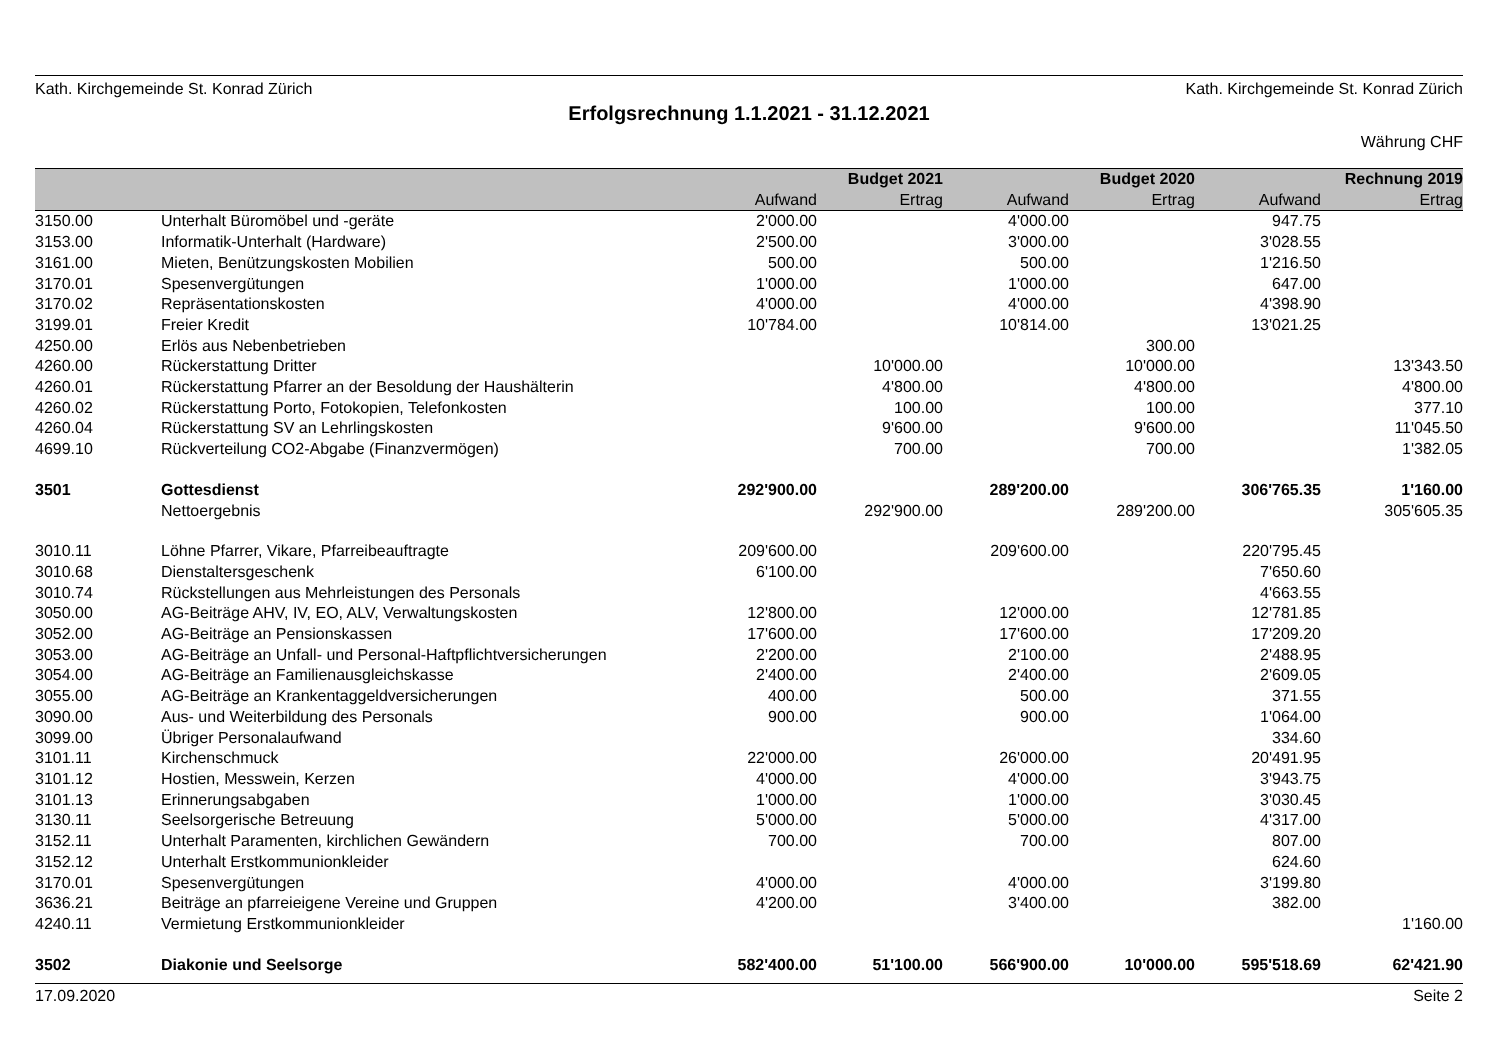Kath. Kirchgemeinde St. Konrad Zürich Kath. Kirchgemeinde St. Konrad Zürich
Erfolgsrechnung 1.1.2021 - 31.12.2021
Währung CHF
| | | | Budget 2021 | | Budget 2020 | | Rechnung 2019 |
| --- | --- | --- | --- | --- | --- | --- | --- |
| | | Aufwand | Ertrag | Aufwand | Ertrag | Aufwand | Ertrag |
| 3150.00 | Unterhalt Büromöbel und -geräte | 2'000.00 | | 4'000.00 | | 947.75 | |
| 3153.00 | Informatik-Unterhalt (Hardware) | 2'500.00 | | 3'000.00 | | 3'028.55 | |
| 3161.00 | Mieten, Benützungskosten Mobilien | 500.00 | | 500.00 | | 1'216.50 | |
| 3170.01 | Spesenvergütungen | 1'000.00 | | 1'000.00 | | 647.00 | |
| 3170.02 | Repräsentationskosten | 4'000.00 | | 4'000.00 | | 4'398.90 | |
| 3199.01 | Freier Kredit | 10'784.00 | | 10'814.00 | | 13'021.25 | |
| 4250.00 | Erlös aus Nebenbetrieben | | | | 300.00 | | |
| 4260.00 | Rückerstattung Dritter | | 10'000.00 | | 10'000.00 | | 13'343.50 |
| 4260.01 | Rückerstattung Pfarrer an der Besoldung der Haushälterin | | 4'800.00 | | 4'800.00 | | 4'800.00 |
| 4260.02 | Rückerstattung Porto, Fotokopien, Telefonkosten | | 100.00 | | 100.00 | | 377.10 |
| 4260.04 | Rückerstattung SV an Lehrlingskosten | | 9'600.00 | | 9'600.00 | | 11'045.50 |
| 4699.10 | Rückverteilung CO2-Abgabe (Finanzvermögen) | | 700.00 | | 700.00 | | 1'382.05 |
| 3501 | Gottesdienst | 292'900.00 | | 289'200.00 | | 306'765.35 | 1'160.00 |
| | Nettoergebnis | | 292'900.00 | | 289'200.00 | | 305'605.35 |
| 3010.11 | Löhne Pfarrer, Vikare, Pfarreibeauftragte | 209'600.00 | | 209'600.00 | | 220'795.45 | |
| 3010.68 | Dienstaltersgeschenk | 6'100.00 | | | | 7'650.60 | |
| 3010.74 | Rückstellungen aus Mehrleistungen des Personals | | | | | 4'663.55 | |
| 3050.00 | AG-Beiträge AHV, IV, EO, ALV, Verwaltungskosten | 12'800.00 | | 12'000.00 | | 12'781.85 | |
| 3052.00 | AG-Beiträge an Pensionskassen | 17'600.00 | | 17'600.00 | | 17'209.20 | |
| 3053.00 | AG-Beiträge an Unfall- und Personal-Haftpflichtversicherungen | 2'200.00 | | 2'100.00 | | 2'488.95 | |
| 3054.00 | AG-Beiträge an Familienausgleichskasse | 2'400.00 | | 2'400.00 | | 2'609.05 | |
| 3055.00 | AG-Beiträge an Krankentaggeldversicherungen | 400.00 | | 500.00 | | 371.55 | |
| 3090.00 | Aus- und Weiterbildung des Personals | 900.00 | | 900.00 | | 1'064.00 | |
| 3099.00 | Übriger Personalaufwand | | | | | 334.60 | |
| 3101.11 | Kirchenschmuck | 22'000.00 | | 26'000.00 | | 20'491.95 | |
| 3101.12 | Hostien, Messwein, Kerzen | 4'000.00 | | 4'000.00 | | 3'943.75 | |
| 3101.13 | Erinnerungsabgaben | 1'000.00 | | 1'000.00 | | 3'030.45 | |
| 3130.11 | Seelsorgerische Betreuung | 5'000.00 | | 5'000.00 | | 4'317.00 | |
| 3152.11 | Unterhalt Paramenten, kirchlichen Gewändern | 700.00 | | 700.00 | | 807.00 | |
| 3152.12 | Unterhalt Erstkommunionkleider | | | | | 624.60 | |
| 3170.01 | Spesenvergütungen | 4'000.00 | | 4'000.00 | | 3'199.80 | |
| 3636.21 | Beiträge an pfarreieigene Vereine und Gruppen | 4'200.00 | | 3'400.00 | | 382.00 | |
| 4240.11 | Vermietung Erstkommunionkleider | | | | | | 1'160.00 |
| 3502 | Diakonie und Seelsorge | 582'400.00 | 51'100.00 | 566'900.00 | 10'000.00 | 595'518.69 | 62'421.90 |
17.09.2020 Seite 2